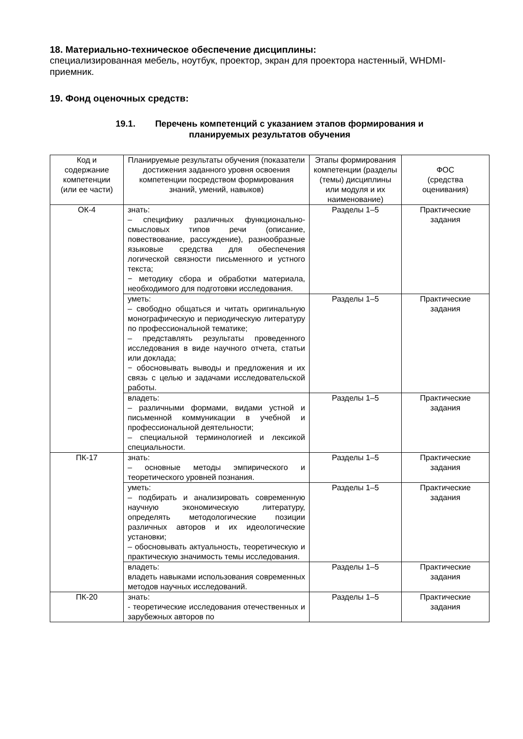18. Материально-техническое обеспечение дисциплины:
специализированная мебель, ноутбук, проектор, экран для проектора настенный, WHDMI-приемник.
19. Фонд оценочных средств:
19.1. Перечень компетенций с указанием этапов формирования и
планируемых результатов обучения
| Код и содержание компетенции (или ее части) | Планируемые результаты обучения (показатели достижения заданного уровня освоения компетенции посредством формирования знаний, умений, навыков) | Этапы формирования компетенции (разделы (темы) дисциплины или модуля и их наименование) | ФОС (средства оценивания) |
| ОК-4 | знать: – специфику различных функционально-смысловых типов речи (описание, повествование, рассуждение), разнообразные языковые средства для обеспечения логической связности письменного и устного текста; − методику сбора и обработки материала, необходимого для подготовки исследования. | Разделы 1–5 | Практические задания |
| | уметь: – свободно общаться и читать оригинальную монографическую и периодическую литературу по профессиональной тематике; – представлять результаты проведенного исследования в виде научного отчета, статьи или доклада; − обосновывать выводы и предложения и их связь с целью и задачами исследовательской работы. | Разделы 1–5 | Практические задания |
| | владеть: – различными формами, видами устной и письменной коммуникации в учебной и профессиональной деятельности; – специальной терминологией и лексикой специальности. | Разделы 1–5 | Практические задания |
| ПК-17 | знать: – основные методы эмпирического и теоретического уровней познания. | Разделы 1–5 | Практические задания |
| | уметь: – подбирать и анализировать современную научную экономическую литературу, определять методологические позиции различных авторов и их идеологические установки; – обосновывать актуальность, теоретическую и практическую значимость темы исследования. | Разделы 1–5 | Практические задания |
| | владеть: владеть навыками использования современных методов научных исследований. | Разделы 1–5 | Практические задания |
| ПК-20 | знать: - теоретические исследования отечественных и зарубежных авторов по | Разделы 1–5 | Практические задания |